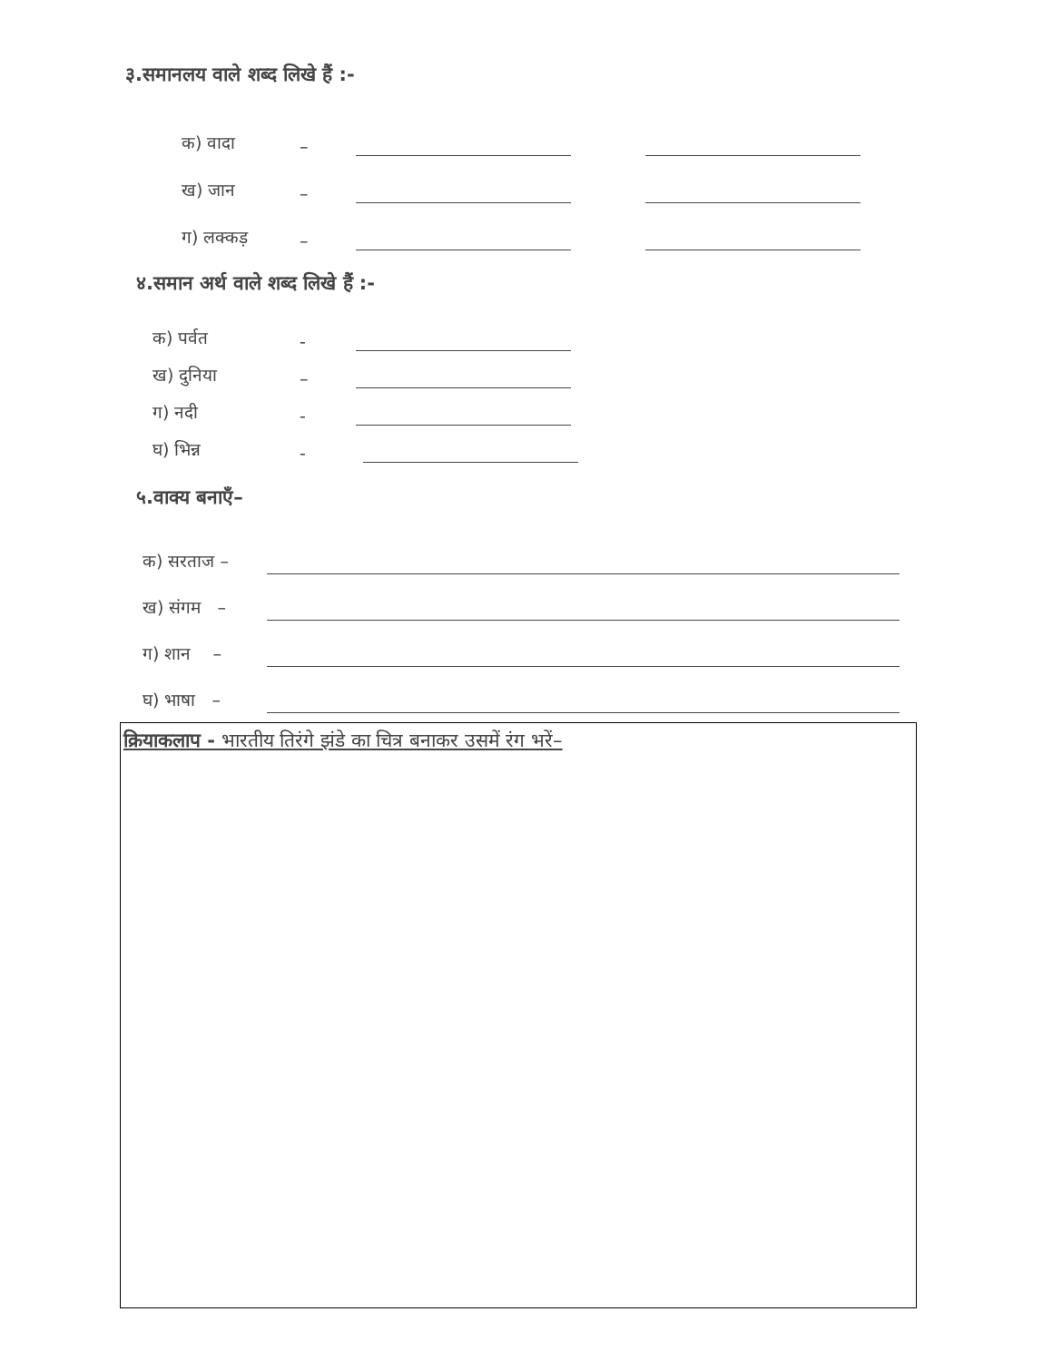३.समानलय वाले शब्द लिखे हैं :-
क) वादा –
ख) जान –
ग) लक्कड़ –
४.समान अर्थ वाले शब्द लिखे हैं :-
क) पर्वत -
ख) दुनिया –
ग) नदी -
घ) भिन्न -
५.वाक्य बनाएँ–
क) सरताज –
ख) संगम –
ग) शान –
घ) भाषा –
क्रियाकलाप - भारतीय तिरंगे झंडे का चित्र बनाकर उसमें रंग भरें–